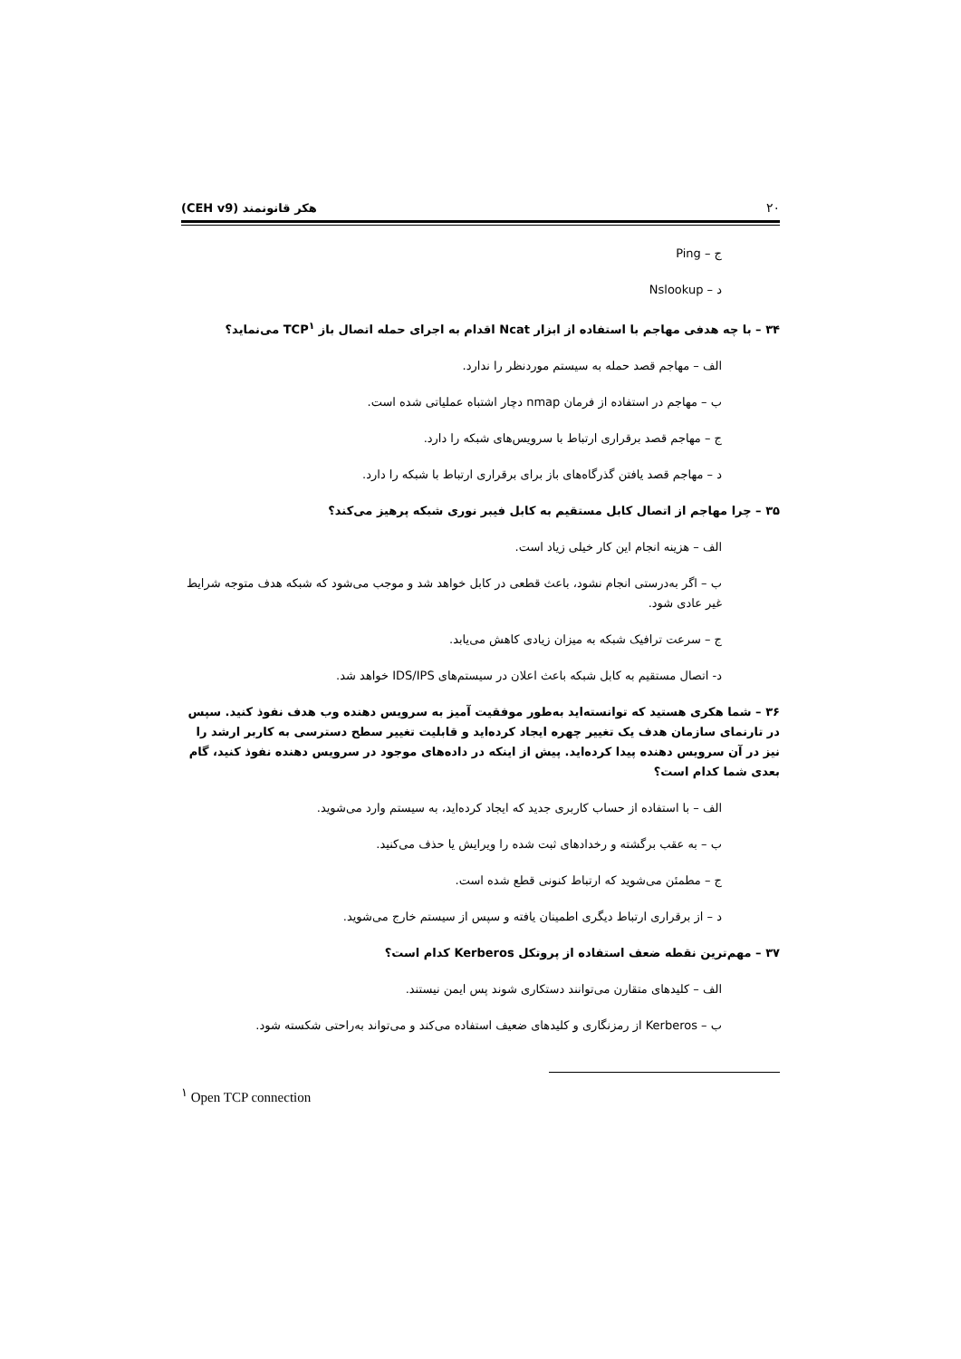۲۰ هکر قانونمند (CEH v9)
ج – Ping
د – Nslookup
۳۴ – با چه هدفی مهاجم با استفاده از ابزار Ncat اقدام به اجرای حمله اتصال باز TCP<sup>۱</sup> می‌نماید؟
الف – مهاجم قصد حمله به سیستم موردنظر را ندارد.
ب – مهاجم در استفاده از فرمان nmap دچار اشتباه عملیاتی شده است.
ج – مهاجم قصد برقراری ارتباط با سرویس‌های شبکه را دارد.
د – مهاجم قصد یافتن گذرگاه‌های باز برای برقراری ارتباط با شبکه را دارد.
۳۵ – چرا مهاجم از اتصال کابل مستقیم به کابل فیبر نوری شبکه پرهیز می‌کند؟
الف – هزینه انجام این کار خیلی زیاد است.
ب – اگر به‌درستی انجام نشود، باعث قطعی در کابل خواهد شد و موجب می‌شود که شبکه هدف متوجه شرایط غیر عادی شود.
ج – سرعت ترافیک شبکه به میزان زیادی کاهش می‌یابد.
د- اتصال مستقیم به کابل شبکه باعث اعلان در سیستم‌های IDS/IPS خواهد شد.
۳۶ – شما هکری هستید که توانسته‌اید به‌طور موفقیت آمیز به سرویس دهنده وب هدف نفوذ کنید. سپس در تارنمای سازمان هدف یک تغییر چهره ایجاد کرده‌اید و قابلیت تغییر سطح دسترسی به کاربر ارشد را نیز در آن سرویس دهنده پیدا کرده‌اید. پیش از اینکه در داده‌های موجود در سرویس دهنده نفوذ کنید، گام بعدی شما کدام است؟
الف – با استفاده از حساب کاربری جدید که ایجاد کرده‌اید، به سیستم وارد می‌شوید.
ب – به عقب برگشته و رخدادهای ثبت شده را ویرایش یا حذف می‌کنید.
ج – مطمئن می‌شوید که ارتباط کنونی قطع شده است.
د – از برقراری ارتباط دیگری اطمینان یافته و سپس از سیستم خارج می‌شوید.
۳۷ – مهم‌ترین نقطه ضعف استفاده از پروتکل Kerberos کدام است؟
الف – کلیدهای متقارن می‌توانند دستکاری شوند پس ایمن نیستند.
ب – Kerberos از رمزنگاری و کلیدهای ضعیف استفاده می‌کند و می‌تواند به‌راحتی شکسته شود.
<sup>۱</sup> Open TCP connection